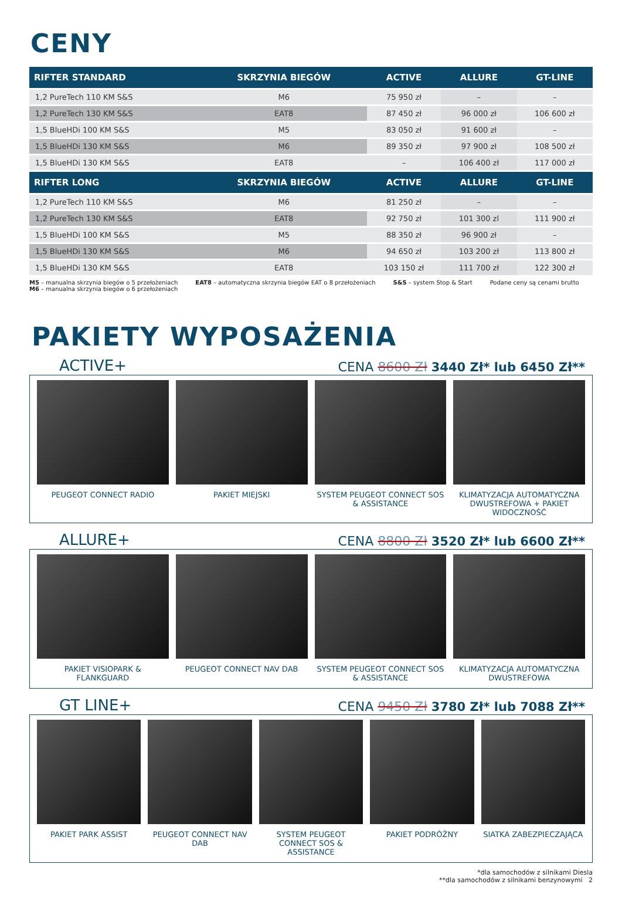CENY
| RIFTER STANDARD | SKRZYNIA BIEGÓW | ACTIVE | ALLURE | GT-LINE |
| --- | --- | --- | --- | --- |
| 1,2 PureTech 110 KM S&S | M6 | 75 950 zł | – | – |
| 1,2 PureTech 130 KM S&S | EAT8 | 87 450 zł | 96 000 zł | 106 600 zł |
| 1,5 BlueHDi 100 KM S&S | M5 | 83 050 zł | 91 600 zł | – |
| 1,5 BlueHDi 130 KM S&S | M6 | 89 350 zł | 97 900 zł | 108 500 zł |
| 1,5 BlueHDi 130 KM S&S | EAT8 | – | 106 400 zł | 117 000 zł |
| RIFTER LONG | SKRZYNIA BIEGÓW | ACTIVE | ALLURE | GT-LINE |
| 1,2 PureTech 110 KM S&S | M6 | 81 250 zł | – | – |
| 1,2 PureTech 130 KM S&S | EAT8 | 92 750 zł | 101 300 zl | 111 900 zł |
| 1,5 BlueHDi 100 KM S&S | M5 | 88 350 zł | 96 900 zł | – |
| 1,5 BlueHDi 130 KM S&S | M6 | 94 650 zł | 103 200 zł | 113 800 zł |
| 1,5 BlueHDi 130 KM S&S | EAT8 | 103 150 zł | 111 700 zł | 122 300 zł |
M5 – manualna skrzynia biegów o 5 przełożeniach
M6 – manualna skrzynia biegów o 6 przełożeniach
EAT8 – automatyczna skrzynia biegów EAT o 8 przełożeniach
S&S – system Stop & Start Podane ceny są cenami brutto
PAKIETY WYPOSAŻENIA
ACTIVE+ CENA 8600 Zł 3440 Zł* lub 6450 Zł**
PEUGEOT CONNECT RADIO PAKIET MIEJSKI SYSTEM PEUGEOT CONNECT SOS & ASSISTANCE
KLIMATYZACJA AUTOMATYCZNA DWUSTREFOWA + PAKIET WIDOCZNOŚĆ
ALLURE+ CENA 8800 Zł 3520 Zł* lub 6600 Zł**
PAKIET VISIOPARK & FLANKGUARD PEUGEOT CONNECT NAV DAB SYSTEM PEUGEOT CONNECT SOS & ASSISTANCE
KLIMATYZACJA AUTOMATYCZNA DWUSTREFOWA
GT LINE+ CENA 9450 Zł 3780 Zł* lub 7088 Zł**
PAKIET PARK ASSIST PEUGEOT CONNECT NAV DAB SYSTEM PEUGEOT CONNECT SOS & ASSISTANCE
PAKIET PODRÓŻNY SIATKA ZABEZPIECZAJĄCA
*dla samochodów z silnikami Diesla
**dla samochodów z silnikami benzynowymi 2